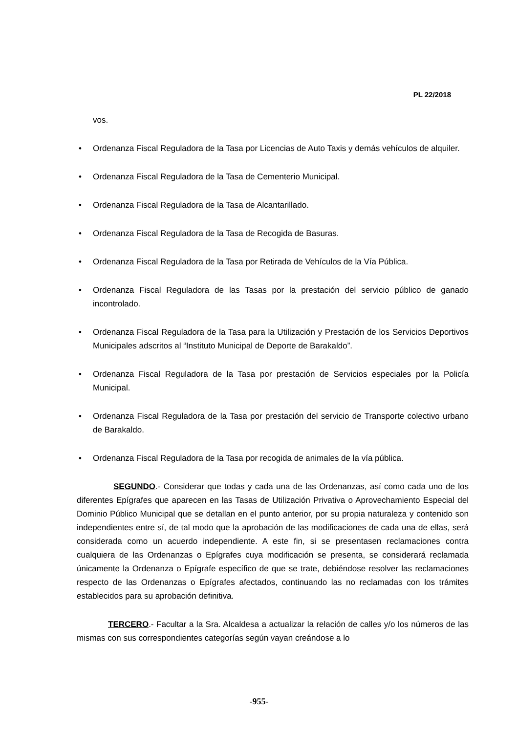PL 22/2018
vos.
• Ordenanza Fiscal Reguladora de la Tasa por Licencias de Auto Taxis y demás vehículos de alquiler.
• Ordenanza Fiscal Reguladora de la Tasa de Cementerio Municipal.
• Ordenanza Fiscal Reguladora de la Tasa de Alcantarillado.
• Ordenanza Fiscal Reguladora de la Tasa de Recogida de Basuras.
• Ordenanza Fiscal Reguladora de la Tasa por Retirada de Vehículos de la Vía Pública.
• Ordenanza Fiscal Reguladora de las Tasas por la prestación del servicio público de ganado incontrolado.
• Ordenanza Fiscal Reguladora de la Tasa para la Utilización y Prestación de los Servicios Deportivos Municipales adscritos al “Instituto Municipal de Deporte de Barakaldo”.
• Ordenanza Fiscal Reguladora de la Tasa por prestación de Servicios especiales por la Policía Municipal.
• Ordenanza Fiscal Reguladora de la Tasa por prestación del servicio de Transporte colectivo urbano de Barakaldo.
• Ordenanza Fiscal Reguladora de la Tasa por recogida de animales de la vía pública.
SEGUNDO.- Considerar que todas y cada una de las Ordenanzas, así como cada uno de los diferentes Epígrafes que aparecen en las Tasas de Utilización Privativa o Aprovechamiento Especial del Dominio Público Municipal que se detallan en el punto anterior, por su propia naturaleza y contenido son independientes entre sí, de tal modo que la aprobación de las modificaciones de cada una de ellas, será considerada como un acuerdo independiente. A este fin, si se presentasen reclamaciones contra cualquiera de las Ordenanzas o Epígrafes cuya modificación se presenta, se considerará reclamada únicamente la Ordenanza o Epígrafe específico de que se trate, debiéndose resolver las reclamaciones respecto de las Ordenanzas o Epígrafes afectados, continuando las no reclamadas con los trámites establecidos para su aprobación definitiva.
TERCERO.- Facultar a la Sra. Alcaldesa a actualizar la relación de calles y/o los números de las mismas con sus correspondientes categorías según vayan creándose a lo
-955-